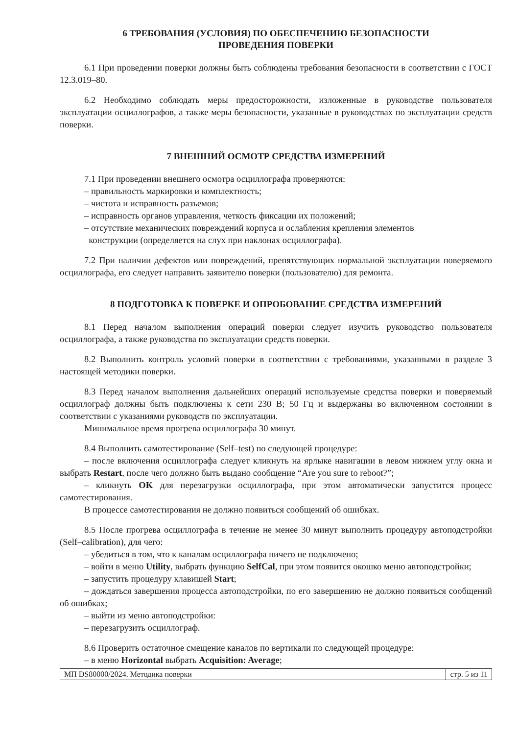6 ТРЕБОВАНИЯ (УСЛОВИЯ) ПО ОБЕСПЕЧЕНИЮ БЕЗОПАСНОСТИ
ПРОВЕДЕНИЯ ПОВЕРКИ
6.1 При проведении поверки должны быть соблюдены требования безопасности в соответствии с ГОСТ 12.3.019–80.
6.2 Необходимо соблюдать меры предосторожности, изложенные в руководстве пользователя эксплуатации осциллографов, а также меры безопасности, указанные в руководствах по эксплуатации средств поверки.
7 ВНЕШНИЙ ОСМОТР СРЕДСТВА ИЗМЕРЕНИЙ
7.1 При проведении внешнего осмотра осциллографа проверяются:
– правильность маркировки и комплектность;
– чистота и исправность разъемов;
– исправность органов управления, четкость фиксации их положений;
– отсутствие механических повреждений корпуса и ослабления крепления элементов
конструкции (определяется на слух при наклонах осциллографа).
7.2 При наличии дефектов или повреждений, препятствующих нормальной эксплуатации поверяемого осциллографа, его следует направить заявителю поверки (пользователю) для ремонта.
8 ПОДГОТОВКА К ПОВЕРКЕ И ОПРОБОВАНИЕ СРЕДСТВА ИЗМЕРЕНИЙ
8.1 Перед началом выполнения операций поверки следует изучить руководство пользователя осциллографа, а также руководства по эксплуатации средств поверки.
8.2 Выполнить контроль условий поверки в соответствии с требованиями, указанными в разделе 3 настоящей методики поверки.
8.3 Перед началом выполнения дальнейших операций используемые средства поверки и поверяемый осциллограф должны быть подключены к сети 230 В; 50 Гц и выдержаны во включенном состоянии в соответствии с указаниями руководств по эксплуатации.
Минимальное время прогрева осциллографа 30 минут.
8.4 Выполнить самотестирование (Self–test) по следующей процедуре:
– после включения осциллографа следует кликнуть на ярлыке навигации в левом нижнем углу окна и выбрать Restart, после чего должно быть выдано сообщение “Are you sure to reboot?”;
– кликнуть OK для перезагрузки осциллографа, при этом автоматически запустится процесс самотестирования.
В процессе самотестирования не должно появиться сообщений об ошибках.
8.5 После прогрева осциллографа в течение не менее 30 минут выполнить процедуру автоподстройки (Self–calibration), для чего:
– убедиться в том, что к каналам осциллографа ничего не подключено;
– войти в меню Utility, выбрать функцию SelfCal, при этом появится окошко меню автоподстройки;
– запустить процедуру клавишей Start;
– дождаться завершения процесса автоподстройки, по его завершению не должно появиться сообщений об ошибках;
– выйти из меню автоподстройки:
– перезагрузить осциллограф.
8.6 Проверить остаточное смещение каналов по вертикали по следующей процедуре:
– в меню Horizontal выбрать Acquisition: Average;
МП DS80000/2024. Методика поверки стр. 5 из 11